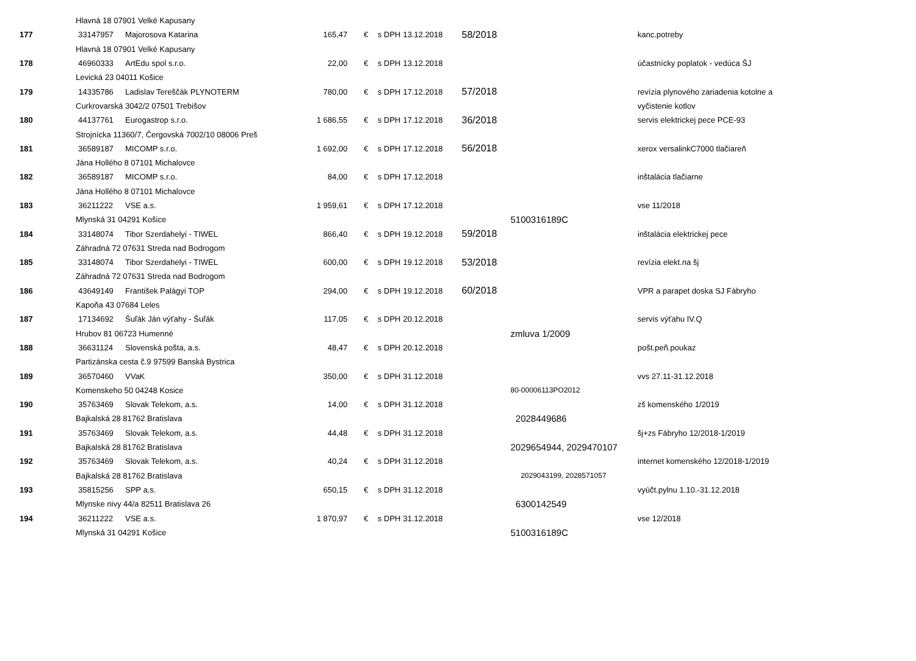| | Hlavná 18 07901 Velké Kapusany | | | | | | | | |
| 177 | 33147957 | Majorosova Katarina | 165,47 | € | s DPH | 13.12.2018 | 58/2018 | | kanc.potreby |
| | Hlavná 18 07901 Velké Kapusany | | | | | | | | |
| 178 | 46960333 | ArtEdu spol s.r.o. | 22,00 | € | s DPH | 13.12.2018 | | | účastnícky poplatok - vedúca ŠJ |
| | Levická 23 04011 Košice | | | | | | | | |
| 179 | 14335786 | Ladislav Tereščák PLYNOTERM | 780,00 | € | s DPH | 17.12.2018 | 57/2018 | | revízia plynového zariadenia kotolne a |
| | Curkrovarská 3042/2 07501 Trebišov | | | | | | | | vyčistenie kotlov |
| 180 | 44137761 | Eurogastrop s.r.o. | 1 686,55 | € | s DPH | 17.12.2018 | 36/2018 | | servis elektrickej pece PCE-93 |
| | Strojnícka 11360/7, Čergovská 7002/10 08006 Preš | | | | | | | | |
| 181 | 36589187 | MICOMP s.r.o. | 1 692,00 | € | s DPH | 17.12.2018 | 56/2018 | | xerox versalinkC7000 tlačiareň |
| | Jána Hollého 8 07101 Michalovce | | | | | | | | |
| 182 | 36589187 | MICOMP s.r.o. | 84,00 | € | s DPH | 17.12.2018 | | | inštalácia tlačiarne |
| | Jána Hollého 8 07101 Michalovce | | | | | | | | |
| 183 | 36211222 | VSE a.s. | 1 959,61 | € | s DPH | 17.12.2018 | | | vse 11/2018 |
| | Mlynská 31 04291 Košice | | | | | | | 5100316189C | |
| 184 | 33148074 | Tibor Szerdahelyi - TIWEL | 866,40 | € | s DPH | 19.12.2018 | 59/2018 | | inštalácia elektrickej pece |
| | Záhradná 72 07631 Streda nad Bodrogom | | | | | | | | |
| 185 | 33148074 | Tibor Szerdahelyi - TIWEL | 600,00 | € | s DPH | 19.12.2018 | 53/2018 | | revízia elekt.na šj |
| | Záhradná 72 07631 Streda nad Bodrogom | | | | | | | | |
| 186 | 43649149 | František Palágyi TOP | 294,00 | € | s DPH | 19.12.2018 | 60/2018 | | VPR a parapet doska SJ Fábryho |
| | Kapoňa 43 07684 Leles | | | | | | | | |
| 187 | 17134692 | Šuľák Ján výťahy - Šuľák | 117,05 | € | s DPH | 20.12.2018 | | | servis výťahu IV.Q |
| | Hrubov 81 06723 Humenné | | | | | | | zmluva 1/2009 | |
| 188 | 36631124 | Slovenská pošta, a.s. | 48,47 | € | s DPH | 20.12.2018 | | | pošt.peň.poukaz |
| | Partizánska cesta č.9 97599 Banská Bystrica | | | | | | | | |
| 189 | 36570460 | VVaK | 350,00 | € | s DPH | 31.12.2018 | | | vvs 27.11-31.12.2018 |
| | Komenskeho 50 04248 Kosice | | | | | | | 80-00006113PO2012 | |
| 190 | 35763469 | Slovak Telekom, a.s. | 14,00 | € | s DPH | 31.12.2018 | | | zš komenského 1/2019 |
| | Bajkalská 28 81762 Bratislava | | | | | | | 2028449686 | |
| 191 | 35763469 | Slovak Telekom, a.s. | 44,48 | € | s DPH | 31.12.2018 | | | šj+zs Fábryho 12/2018-1/2019 |
| | Bajkalská 28 81762 Bratislava | | | | | | | 2029654944, 2029470107 | |
| 192 | 35763469 | Slovak Telekom, a.s. | 40,24 | € | s DPH | 31.12.2018 | | | internet komenského 12/2018-1/2019 |
| | Bajkalská 28 81762 Bratislava | | | | | | | 2029043199, 2028571057 | |
| 193 | 35815256 | SPP a.s. | 650,15 | € | s DPH | 31.12.2018 | | | vyúčt.pylnu 1.10.-31.12.2018 |
| | Mlynske nivy 44/a 82511 Bratislava 26 | | | | | | | 6300142549 | |
| 194 | 36211222 | VSE a.s. | 1 870,97 | € | s DPH | 31.12.2018 | | | vse 12/2018 |
| | Mlynská 31 04291 Košice | | | | | | | 5100316189C | |